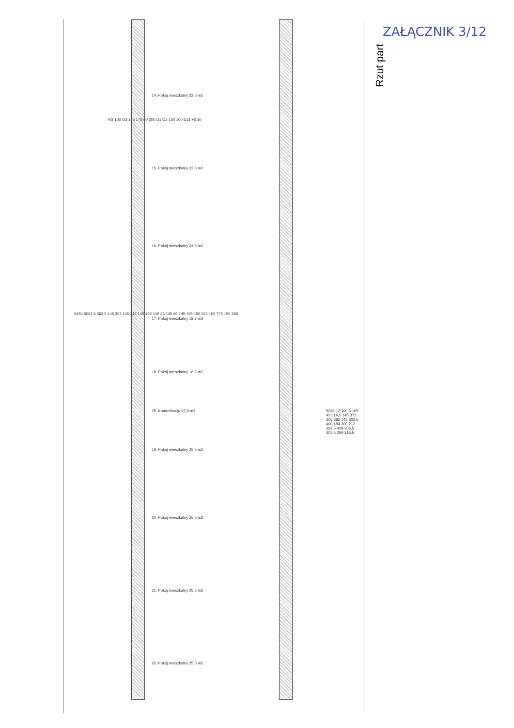ZAŁĄCZNIK 3/12
Rzut part
14. Pokój mieszkalny 22,6 m2
15. Pokój mieszkalny 22,6 m2
16. Pokój mieszkalny 24,5 m2
17. Pokój mieszkalny 18,7 m2
18. Pokój mieszkalny 18,2 m2
25. Komunikacja 97,9 m2
19. Pokój mieszkalny 25,6 m2
20. Pokój mieszkalny 25,6 m2
21. Pokój mieszkalny 25,6 m2
22. Pokój mieszkalny 25,6 m2
6484 5063,5 363,5 145 305 145 312 145 192 145 46 145 66 145 195 150 322 100 775 150 289
5046 12 100 6 105 43 314,5 145 371 305 382 145 302,5 400 184 300 212 259,5 418 305,5 303,5 299 315,5
RS 100 O3 145 175 90 200 D1 O2 150 100 Dz1 +0,10